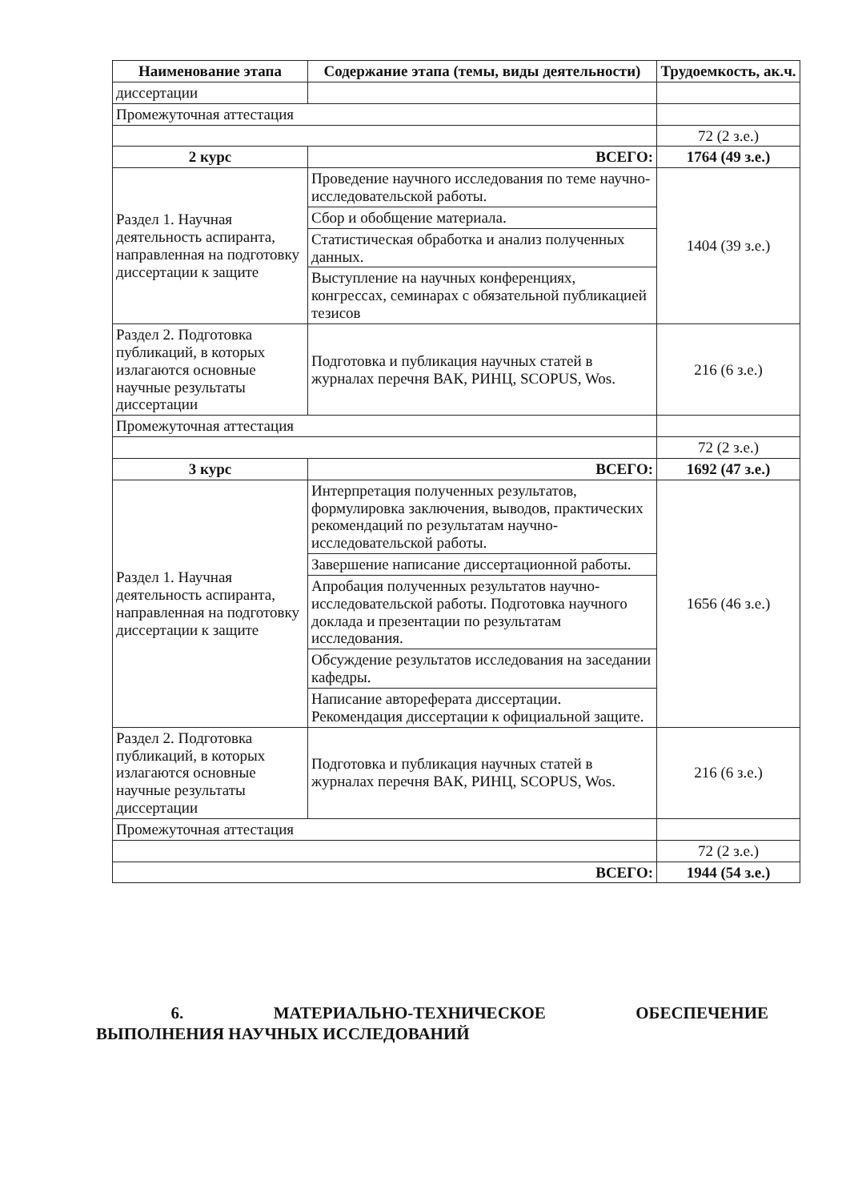| Наименование этапа | Содержание этапа (темы, виды деятельности) | Трудоемкость, ак.ч. |
| --- | --- | --- |
| диссертации | | |
| Промежуточная аттестация | | |
| | | 72 (2 з.е.) |
| 2 курс | ВСЕГО: | 1764 (49 з.е.) |
| Раздел 1. Научная деятельность аспиранта, направленная на подготовку диссертации к защите | Проведение научного исследования по теме научно-исследовательской работы. | 1404 (39 з.е.) |
| | Сбор и обобщение материала. | |
| | Статистическая обработка и анализ полученных данных. | |
| | Выступление на научных конференциях, конгрессах, семинарах с обязательной публикацией тезисов | |
| Раздел 2. Подготовка публикаций, в которых излагаются основные научные результаты диссертации | Подготовка и публикация научных статей в журналах перечня ВАК, РИНЦ, SCOPUS, Wos. | 216 (6 з.е.) |
| Промежуточная аттестация | | |
| | | 72 (2 з.е.) |
| 3 курс | ВСЕГО: | 1692 (47 з.е.) |
| Раздел 1. Научная деятельность аспиранта, направленная на подготовку диссертации к защите | Интерпретация полученных результатов, формулировка заключения, выводов, практических рекомендаций по результатам научно-исследовательской работы. | 1656 (46 з.е.) |
| | Завершение написание диссертационной работы. | |
| | Апробация полученных результатов научно-исследовательской работы. Подготовка научного доклада и презентации по результатам исследования. | |
| | Обсуждение результатов исследования на заседании кафедры. | |
| | Написание автореферата диссертации. Рекомендация диссертации к официальной защите. | |
| Раздел 2. Подготовка публикаций, в которых излагаются основные научные результаты диссертации | Подготовка и публикация научных статей в журналах перечня ВАК, РИНЦ, SCOPUS, Wos. | 216 (6 з.е.) |
| Промежуточная аттестация | | |
| | | 72 (2 з.е.) |
| ВСЕГО: | | 1944 (54 з.е.) |
6. МАТЕРИАЛЬНО-ТЕХНИЧЕСКОЕ ОБЕСПЕЧЕНИЕ ВЫПОЛНЕНИЯ НАУЧНЫХ ИССЛЕДОВАНИЙ